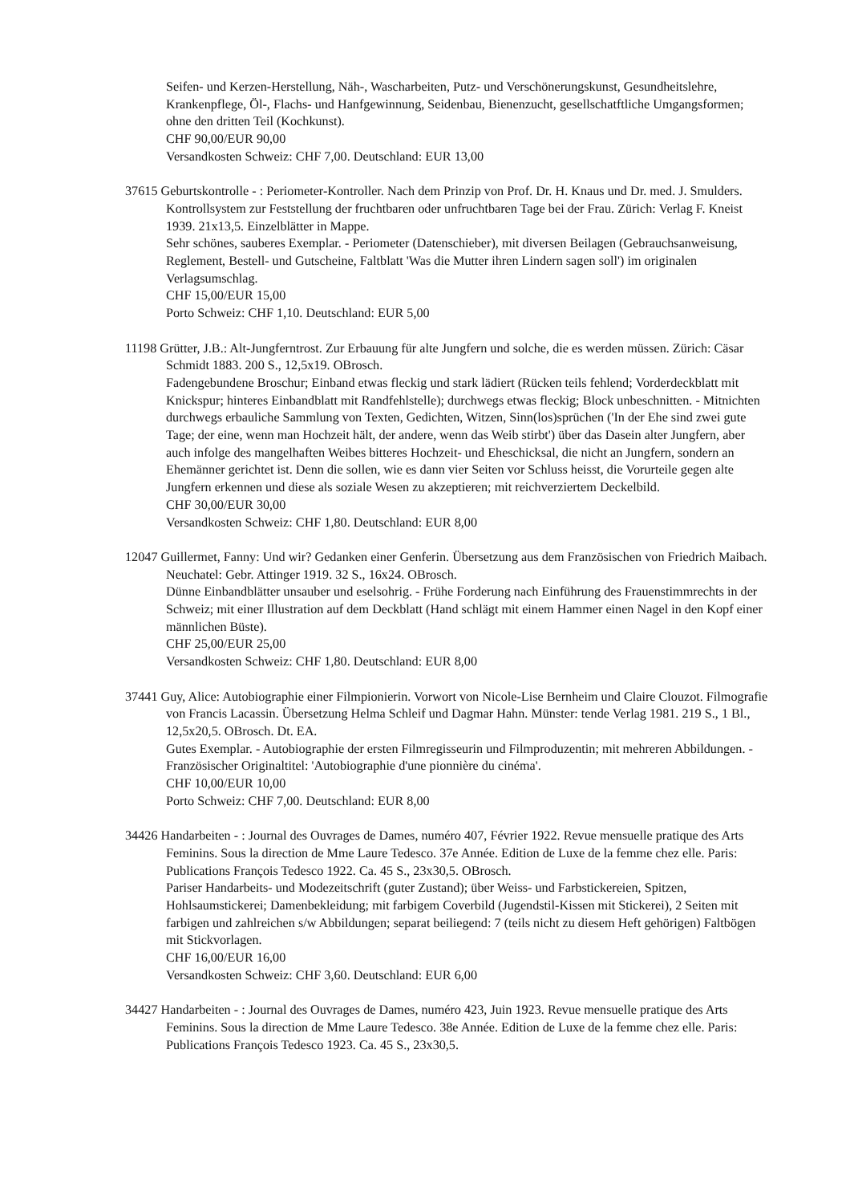Seifen- und Kerzen-Herstellung, Näh-, Wascharbeiten, Putz- und Verschönerungskunst, Gesundheitslehre, Krankenpflege, Öl-, Flachs- und Hanfgewinnung, Seidenbau, Bienenzucht, gesellschatftliche Umgangsformen; ohne den dritten Teil (Kochkunst).
CHF 90,00/EUR 90,00
Versandkosten Schweiz: CHF 7,00. Deutschland: EUR 13,00
37615 Geburtskontrolle - : Periometer-Kontroller. Nach dem Prinzip von Prof. Dr. H. Knaus und Dr. med. J. Smulders. Kontrollsystem zur Feststellung der fruchtbaren oder unfruchtbaren Tage bei der Frau. Zürich: Verlag F. Kneist 1939. 21x13,5. Einzelblätter in Mappe.
Sehr schönes, sauberes Exemplar. - Periometer (Datenschieber), mit diversen Beilagen (Gebrauchsanweisung, Reglement, Bestell- und Gutscheine, Faltblatt 'Was die Mutter ihren Lindern sagen soll') im originalen Verlagsumschlag.
CHF 15,00/EUR 15,00
Porto Schweiz: CHF 1,10. Deutschland: EUR 5,00
11198 Grütter, J.B.: Alt-Jungferntrost. Zur Erbauung für alte Jungfern und solche, die es werden müssen. Zürich: Cäsar Schmidt 1883. 200 S., 12,5x19. OBrosch.
Fadengebundene Broschur; Einband etwas fleckig und stark lädiert (Rücken teils fehlend; Vorderdeckblatt mit Knickspur; hinteres Einbandblatt mit Randfehlstelle); durchwegs etwas fleckig; Block unbeschnitten. - Mitnichten durchwegs erbauliche Sammlung von Texten, Gedichten, Witzen, Sinn(los)sprüchen ('In der Ehe sind zwei gute Tage; der eine, wenn man Hochzeit hält, der andere, wenn das Weib stirbt') über das Dasein alter Jungfern, aber auch infolge des mangelhaften Weibes bitteres Hochzeit- und Eheschicksal, die nicht an Jungfern, sondern an Ehemänner gerichtet ist. Denn die sollen, wie es dann vier Seiten vor Schluss heisst, die Vorurteile gegen alte Jungfern erkennen und diese als soziale Wesen zu akzeptieren; mit reichverziertem Deckelbild.
CHF 30,00/EUR 30,00
Versandkosten Schweiz: CHF 1,80. Deutschland: EUR 8,00
12047 Guillermet, Fanny: Und wir? Gedanken einer Genferin. Übersetzung aus dem Französischen von Friedrich Maibach. Neuchatel: Gebr. Attinger 1919. 32 S., 16x24. OBrosch.
Dünne Einbandblätter unsauber und eselsohrig. - Frühe Forderung nach Einführung des Frauenstimmrechts in der Schweiz; mit einer Illustration auf dem Deckblatt (Hand schlägt mit einem Hammer einen Nagel in den Kopf einer männlichen Büste).
CHF 25,00/EUR 25,00
Versandkosten Schweiz: CHF 1,80. Deutschland: EUR 8,00
37441 Guy, Alice: Autobiographie einer Filmpionierin. Vorwort von Nicole-Lise Bernheim und Claire Clouzot. Filmografie von Francis Lacassin. Übersetzung Helma Schleif und Dagmar Hahn. Münster: tende Verlag 1981. 219 S., 1 Bl., 12,5x20,5. OBrosch. Dt. EA.
Gutes Exemplar. - Autobiographie der ersten Filmregisseurin und Filmproduzentin; mit mehreren Abbildungen. - Französischer Originaltitel: 'Autobiographie d'une pionnière du cinéma'.
CHF 10,00/EUR 10,00
Porto Schweiz: CHF 7,00. Deutschland: EUR 8,00
34426 Handarbeiten - : Journal des Ouvrages de Dames, numéro 407, Février 1922. Revue mensuelle pratique des Arts Feminins. Sous la direction de Mme Laure Tedesco. 37e Année. Edition de Luxe de la femme chez elle. Paris: Publications François Tedesco 1922. Ca. 45 S., 23x30,5. OBrosch.
Pariser Handarbeits- und Modezeitschrift (guter Zustand); über Weiss- und Farbstickereien, Spitzen, Hohlsaumstickerei; Damenbekleidung; mit farbigem Coverbild (Jugendstil-Kissen mit Stickerei), 2 Seiten mit farbigen und zahlreichen s/w Abbildungen; separat beiliegend: 7 (teils nicht zu diesem Heft gehörigen) Faltbögen mit Stickvorlagen.
CHF 16,00/EUR 16,00
Versandkosten Schweiz: CHF 3,60. Deutschland: EUR 6,00
34427 Handarbeiten - : Journal des Ouvrages de Dames, numéro 423, Juin 1923. Revue mensuelle pratique des Arts Feminins. Sous la direction de Mme Laure Tedesco. 38e Année. Edition de Luxe de la femme chez elle. Paris: Publications François Tedesco 1923. Ca. 45 S., 23x30,5.